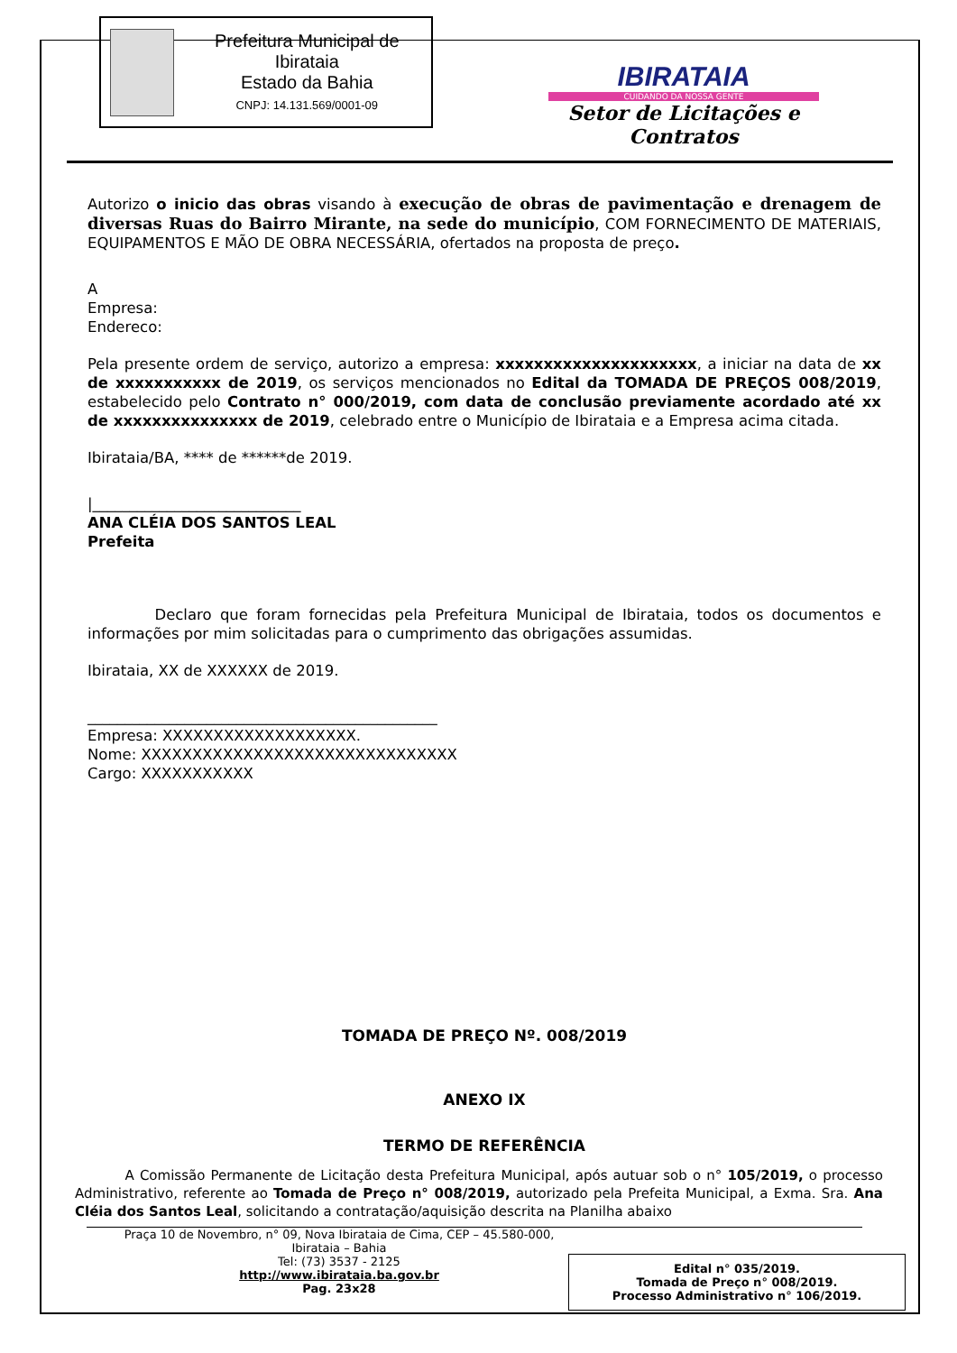Prefeitura Municipal de Ibirataia
Estado da Bahia
CNPJ: 14.131.569/0001-09
IBIRATAIA
CUIDANDO DA NOSSA GENTE
Setor de Licitações e Contratos
Autorizo o inicio das obras visando à execução de obras de pavimentação e drenagem de diversas Ruas do Bairro Mirante, na sede do município, COM FORNECIMENTO DE MATERIAIS, EQUIPAMENTOS E MÃO DE OBRA NECESSÁRIA, ofertados na proposta de preço.
A
Empresa:
Endereco:
Pela presente ordem de serviço, autorizo a empresa: xxxxxxxxxxxxxxxxxxxxx, a iniciar na data de xx de xxxxxxxxxxx de 2019, os serviços mencionados no Edital da TOMADA DE PREÇOS 008/2019, estabelecido pelo Contrato n° 000/2019, com data de conclusão previamente acordado até xx de xxxxxxxxxxxxxxx de 2019, celebrado entre o Município de Ibirataia e a Empresa acima citada.
Ibirataia/BA, **** de ******de 2019.
|____________________________
ANA CLÉIA DOS SANTOS LEAL
Prefeita
Declaro que foram fornecidas pela Prefeitura Municipal de Ibirataia, todos os documentos e informações por mim solicitadas para o cumprimento das obrigações assumidas.
Ibirataia, XX de XXXXXX de 2019.
_______________________________________________
Empresa: XXXXXXXXXXXXXXXXXXX.
Nome: XXXXXXXXXXXXXXXXXXXXXXXXXXXXXXX
Cargo: XXXXXXXXXXX
TOMADA DE PREÇO Nº. 008/2019
ANEXO IX
TERMO DE REFERÊNCIA
A Comissão Permanente de Licitação desta Prefeitura Municipal, após autuar sob o n° 105/2019, o processo Administrativo, referente ao Tomada de Preço n° 008/2019, autorizado pela Prefeita Municipal, a Exma. Sra. Ana Cléia dos Santos Leal, solicitando a contratação/aquisição descrita na Planilha abaixo
Praça 10 de Novembro, n° 09, Nova Ibirataia de Cima, CEP – 45.580-000,
Ibirataia – Bahia
Tel: (73) 3537 - 2125
http://www.ibirataia.ba.gov.br
Pag. 23x28
Edital n° 035/2019.
Tomada de Preço n° 008/2019.
Processo Administrativo n° 106/2019.